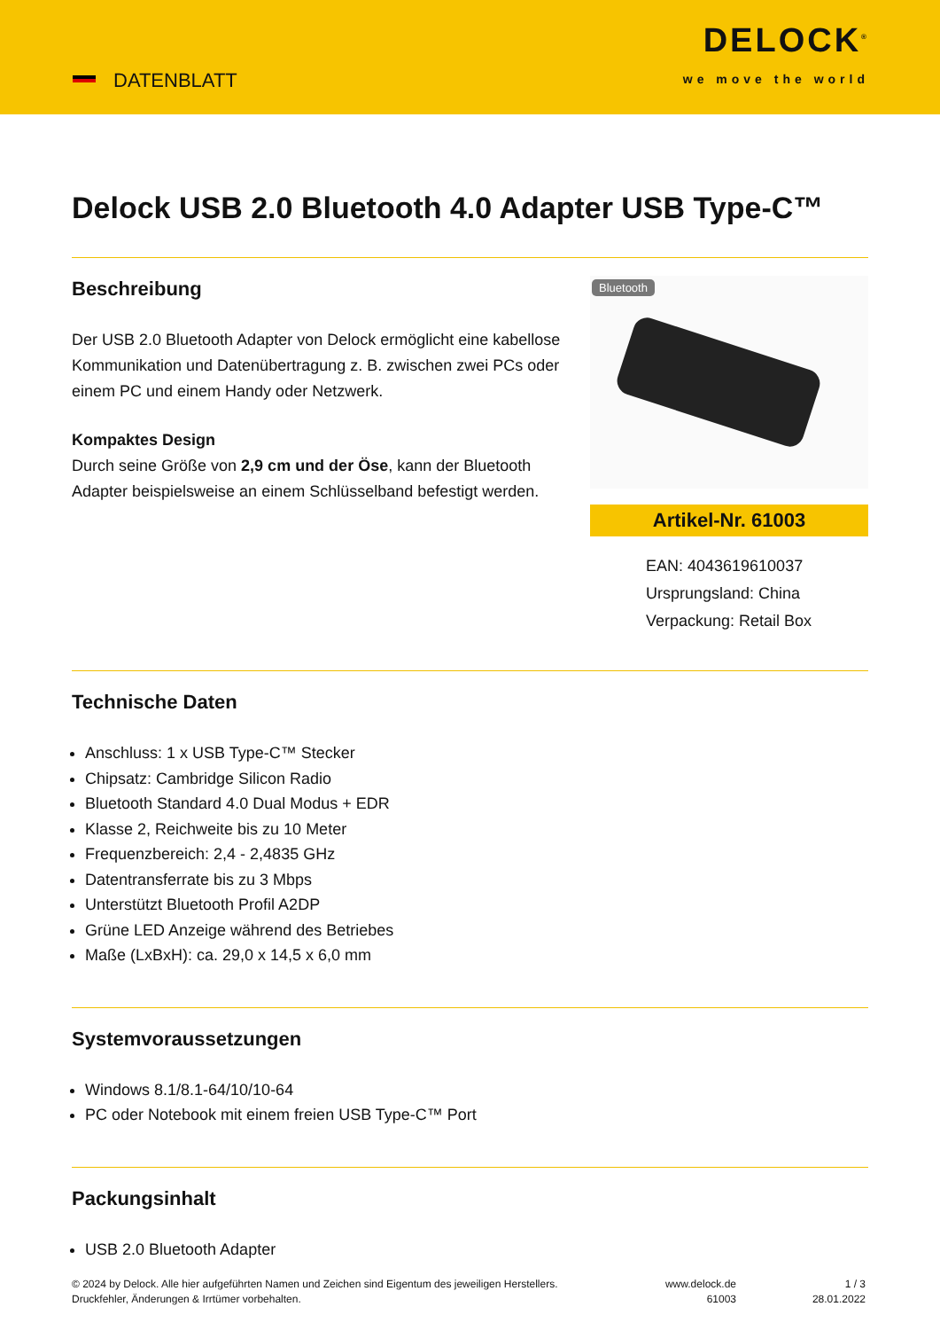DATENBLATT
DELOCK<sup>®</sup>
we move the world
Delock USB 2.0 Bluetooth 4.0 Adapter USB Type-C™
Beschreibung
Der USB 2.0 Bluetooth Adapter von Delock ermöglicht eine kabellose Kommunikation und Datenübertragung z. B. zwischen zwei PCs oder einem PC und einem Handy oder Netzwerk.
Kompaktes Design
Durch seine Größe von 2,9 cm und der Öse, kann der Bluetooth Adapter beispielsweise an einem Schlüsselband befestigt werden.
Bluetooth
Artikel-Nr. 61003
EAN: 4043619610037
Ursprungsland: China
Verpackung: Retail Box
Technische Daten
Anschluss: 1 x USB Type-C™ Stecker
Chipsatz: Cambridge Silicon Radio
Bluetooth Standard 4.0 Dual Modus + EDR
Klasse 2, Reichweite bis zu 10 Meter
Frequenzbereich: 2,4 - 2,4835 GHz
Datentransferrate bis zu 3 Mbps
Unterstützt Bluetooth Profil A2DP
Grüne LED Anzeige während des Betriebes
Maße (LxBxH): ca. 29,0 x 14,5 x 6,0 mm
Systemvoraussetzungen
Windows 8.1/8.1-64/10/10-64
PC oder Notebook mit einem freien USB Type-C™ Port
Packungsinhalt
USB 2.0 Bluetooth Adapter
© 2024 by Delock. Alle hier aufgeführten Namen und Zeichen sind Eigentum des jeweiligen Herstellers. Druckfehler, Änderungen & Irrtümer vorbehalten.
www.delock.de
61003
1 / 3
28.01.2022